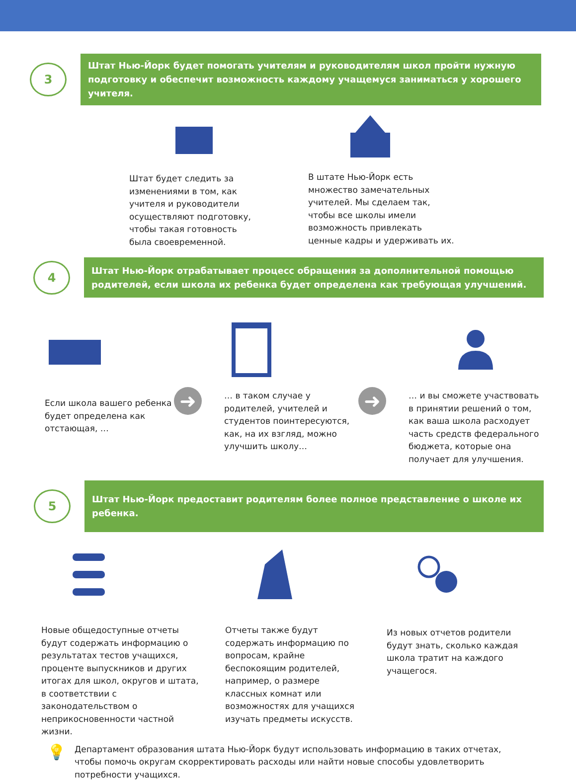3
Штат Нью-Йорк будет помогать учителям и руководителям школ пройти нужную подготовку и обеспечит возможность каждому учащемуся заниматься у хорошего учителя.
Штат будет следить за изменениями в том, как учителя и руководители осуществляют подготовку, чтобы такая готовность была своевременной.
В штате Нью-Йорк есть множество замечательных учителей. Мы сделаем так, чтобы все школы имели возможность привлекать ценные кадры и удерживать их.
4
Штат Нью-Йорк отрабатывает процесс обращения за дополнительной помощью родителей, если школа их ребенка будет определена как требующая улучшений.
Если школа вашего ребенка будет определена как отстающая, …
➜
… в таком случае у родителей, учителей и студентов поинтересуются, как, на их взгляд, можно улучшить школу…
➜
… и вы сможете участвовать в принятии решений о том, как ваша школа расходует часть средств федерального бюджета, которые она получает для улучшения.
5
Штат Нью-Йорк предоставит родителям более полное представление о школе их ребенка.
Новые общедоступные отчеты будут содержать информацию о результатах тестов учащихся, проценте выпускников и других итогах для школ, округов и штата, в соответствии с законодательством о неприкосновенности частной жизни.
Отчеты также будут содержать информацию по вопросам, крайне беспокоящим родителей, например, о размере классных комнат или возможностях для учащихся изучать предметы искусств.
Из новых отчетов родители будут знать, сколько каждая школа тратит на каждого учащегося.
💡
Департамент образования штата Нью-Йорк будут использовать информацию в таких отчетах, чтобы помочь округам скорректировать расходы или найти новые способы удовлетворить потребности учащихся.